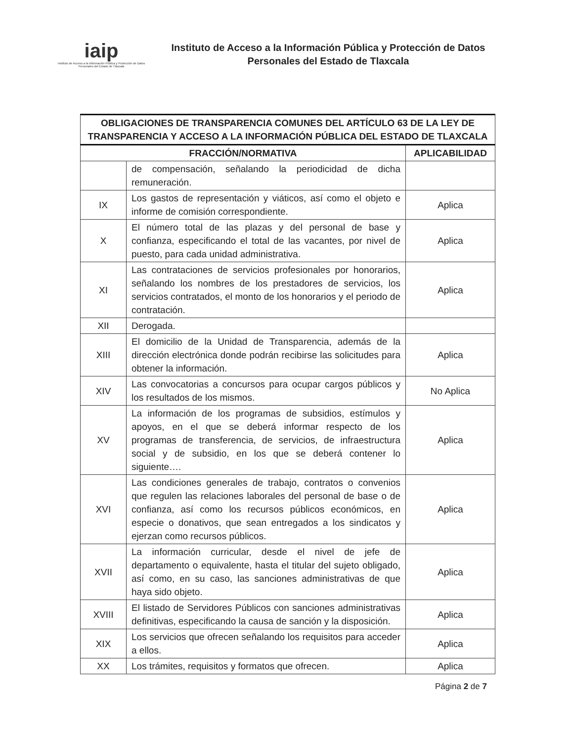iaip
Instituto de Acceso a la Información Pública y Protección de Datos Personales del Estado de Tlaxcala
Instituto de Acceso a la Información Pública y Protección de Datos Personales del Estado de Tlaxcala
| OBLIGACIONES DE TRANSPARENCIA COMUNES DEL ARTÍCULO 63 DE LA LEY DE TRANSPARENCIA Y ACCESO A LA INFORMACIÓN PÚBLICA DEL ESTADO DE TLAXCALA | | |
| --- | --- | --- |
| FRACCIÓN/NORMATIVA | | APLICABILIDAD |
| | de compensación, señalando la periodicidad de dicha remuneración. | |
| IX | Los gastos de representación y viáticos, así como el objeto e informe de comisión correspondiente. | Aplica |
| X | El número total de las plazas y del personal de base y confianza, especificando el total de las vacantes, por nivel de puesto, para cada unidad administrativa. | Aplica |
| XI | Las contrataciones de servicios profesionales por honorarios, señalando los nombres de los prestadores de servicios, los servicios contratados, el monto de los honorarios y el periodo de contratación. | Aplica |
| XII | Derogada. | |
| XIII | El domicilio de la Unidad de Transparencia, además de la dirección electrónica donde podrán recibirse las solicitudes para obtener la información. | Aplica |
| XIV | Las convocatorias a concursos para ocupar cargos públicos y los resultados de los mismos. | No Aplica |
| XV | La información de los programas de subsidios, estímulos y apoyos, en el que se deberá informar respecto de los programas de transferencia, de servicios, de infraestructura social y de subsidio, en los que se deberá contener lo siguiente…. | Aplica |
| XVI | Las condiciones generales de trabajo, contratos o convenios que regulen las relaciones laborales del personal de base o de confianza, así como los recursos públicos económicos, en especie o donativos, que sean entregados a los sindicatos y ejerzan como recursos públicos. | Aplica |
| XVII | La información curricular, desde el nivel de jefe de departamento o equivalente, hasta el titular del sujeto obligado, así como, en su caso, las sanciones administrativas de que haya sido objeto. | Aplica |
| XVIII | El listado de Servidores Públicos con sanciones administrativas definitivas, especificando la causa de sanción y la disposición. | Aplica |
| XIX | Los servicios que ofrecen señalando los requisitos para acceder a ellos. | Aplica |
| XX | Los trámites, requisitos y formatos que ofrecen. | Aplica |
Página 2 de 7